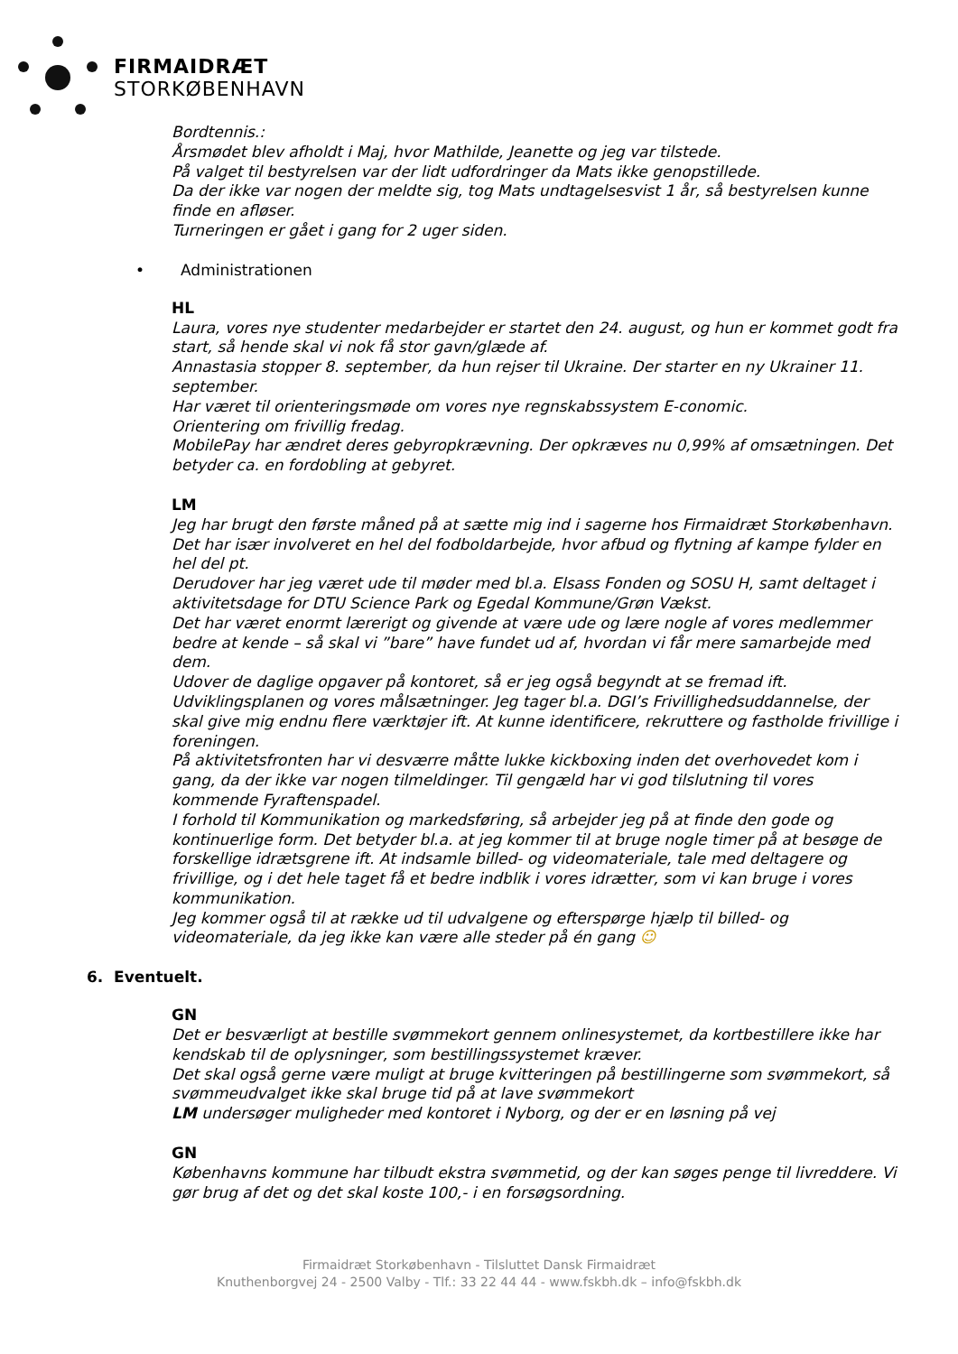FIRMAIDRÆT
STORKØBENHAVN
Bordtennis.:
Årsmødet blev afholdt i Maj, hvor Mathilde, Jeanette og jeg var tilstede.
På valget til bestyrelsen var der lidt udfordringer da Mats ikke genopstillede.
Da der ikke var nogen der meldte sig, tog Mats undtagelsesvist 1 år, så bestyrelsen kunne finde en afløser.
Turneringen er gået i gang for 2 uger siden.
• Administrationen
HL
Laura, vores nye studenter medarbejder er startet den 24. august, og hun er kommet godt fra start, så hende skal vi nok få stor gavn/glæde af.
Annastasia stopper 8. september, da hun rejser til Ukraine. Der starter en ny Ukrainer 11. september.
Har været til orienteringsmøde om vores nye regnskabssystem E-conomic.
Orientering om frivillig fredag.
MobilePay har ændret deres gebyropkrævning. Der opkræves nu 0,99% af omsætningen. Det betyder ca. en fordobling at gebyret.
LM
Jeg har brugt den første måned på at sætte mig ind i sagerne hos Firmaidræt Storkøbenhavn.
Det har især involveret en hel del fodboldarbejde, hvor afbud og flytning af kampe fylder en hel del pt.
Derudover har jeg været ude til møder med bl.a. Elsass Fonden og SOSU H, samt deltaget i aktivitetsdage for DTU Science Park og Egedal Kommune/Grøn Vækst.
Det har været enormt lærerigt og givende at være ude og lære nogle af vores medlemmer bedre at kende – så skal vi ”bare” have fundet ud af, hvordan vi får mere samarbejde med dem.
Udover de daglige opgaver på kontoret, så er jeg også begyndt at se fremad ift. Udviklingsplanen og vores målsætninger. Jeg tager bl.a. DGI’s Frivillighedsuddannelse, der skal give mig endnu flere værktøjer ift. At kunne identificere, rekruttere og fastholde frivillige i foreningen.
På aktivitetsfronten har vi desværre måtte lukke kickboxing inden det overhovedet kom i gang, da der ikke var nogen tilmeldinger. Til gengæld har vi god tilslutning til vores kommende Fyraftenspadel.
I forhold til Kommunikation og markedsføring, så arbejder jeg på at finde den gode og kontinuerlige form. Det betyder bl.a. at jeg kommer til at bruge nogle timer på at besøge de forskellige idrætsgrene ift. At indsamle billed- og videomateriale, tale med deltagere og frivillige, og i det hele taget få et bedre indblik i vores idrætter, som vi kan bruge i vores kommunikation.
Jeg kommer også til at række ud til udvalgene og efterspørge hjælp til billed- og videomateriale, da jeg ikke kan være alle steder på én gang ☺
6. Eventuelt.
GN
Det er besværligt at bestille svømmekort gennem onlinesystemet, da kortbestillere ikke har kendskab til de oplysninger, som bestillingssystemet kræver.
Det skal også gerne være muligt at bruge kvitteringen på bestillingerne som svømmekort, så svømmeudvalget ikke skal bruge tid på at lave svømmekort
LM undersøger muligheder med kontoret i Nyborg, og der er en løsning på vej
GN
Københavns kommune har tilbudt ekstra svømmetid, og der kan søges penge til livreddere. Vi gør brug af det og det skal koste 100,- i en forsøgsordning.
Firmaidræt Storkøbenhavn - Tilsluttet Dansk Firmaidræt
Knuthenborgvej 24 - 2500 Valby - Tlf.: 33 22 44 44 - www.fskbh.dk – info@fskbh.dk